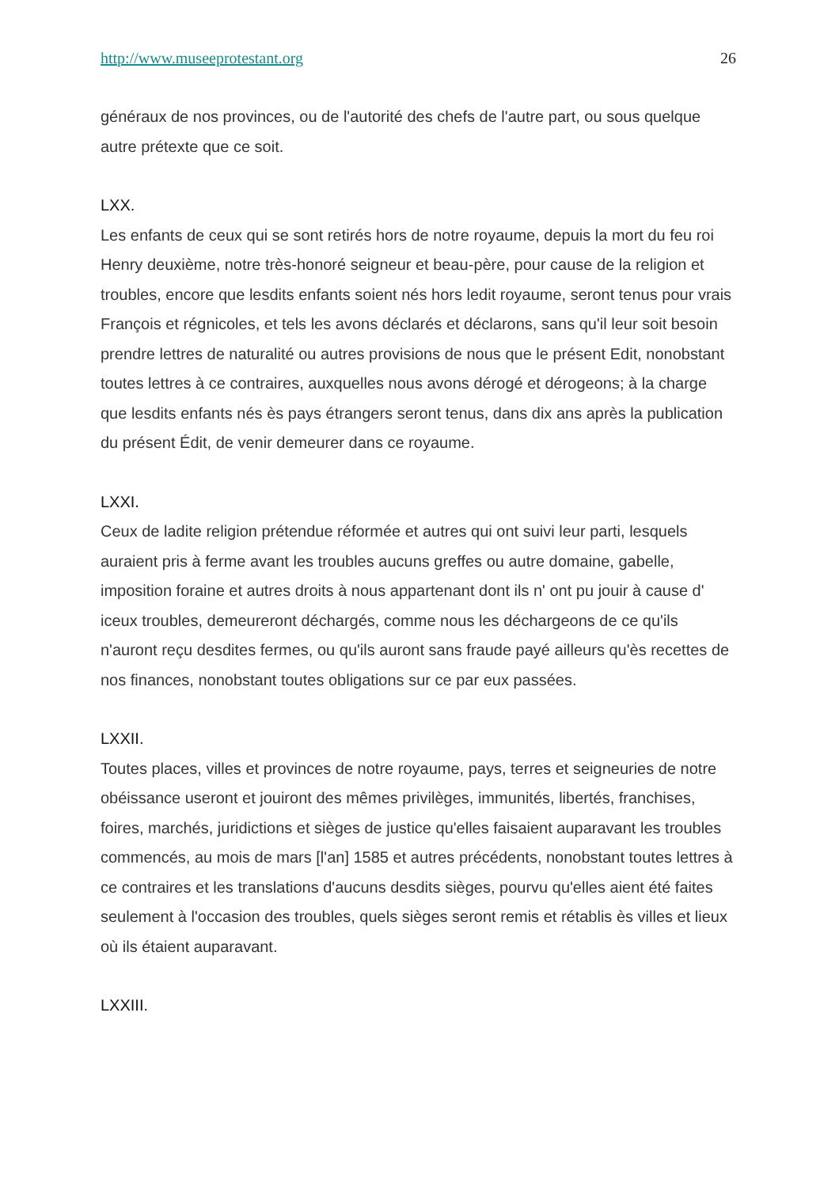http://www.museeprotestant.org 26
généraux de nos provinces, ou de l'autorité des chefs de l'autre part, ou sous quelque autre prétexte que ce soit.
LXX.
Les enfants de ceux qui se sont retirés hors de notre royaume, depuis la mort du feu roi Henry deuxième, notre très-honoré seigneur et beau-père, pour cause de la religion et troubles, encore que lesdits enfants soient nés hors ledit royaume, seront tenus pour vrais François et régnicoles, et tels les avons déclarés et déclarons, sans qu'il leur soit besoin prendre lettres de naturalité ou autres provisions de nous que le présent Edit, nonobstant toutes lettres à ce contraires, auxquelles nous avons dérogé et dérogeons; à la charge que lesdits enfants nés ès pays étrangers seront tenus, dans dix ans après la publication du présent Édit, de venir demeurer dans ce royaume.
LXXI.
Ceux de ladite religion prétendue réformée et autres qui ont suivi leur parti, lesquels auraient pris à ferme avant les troubles aucuns greffes ou autre domaine, gabelle, imposition foraine et autres droits à nous appartenant dont ils n' ont pu jouir à cause d' iceux troubles, demeureront déchargés, comme nous les déchargeons de ce qu'ils n'auront reçu desdites fermes, ou qu'ils auront sans fraude payé ailleurs qu'ès recettes de nos finances, nonobstant toutes obligations sur ce par eux passées.
LXXII.
Toutes places, villes et provinces de notre royaume, pays, terres et seigneuries de notre obéissance useront et jouiront des mêmes privilèges, immunités, libertés, franchises, foires, marchés, juridictions et sièges de justice qu'elles faisaient auparavant les troubles commencés, au mois de mars [l'an] 1585 et autres précédents, nonobstant toutes lettres à ce contraires et les translations d'aucuns desdits sièges, pourvu qu'elles aient été faites seulement à l'occasion des troubles, quels sièges seront remis et rétablis ès villes et lieux où ils étaient auparavant.
LXXIII.